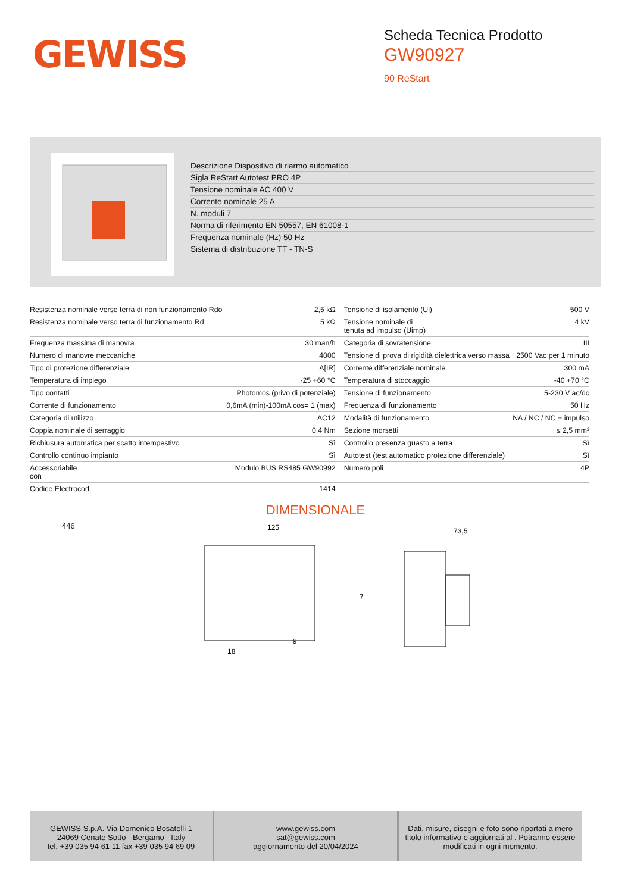GEWISS
Scheda Tecnica Prodotto
GW90927
90 ReStart
Descrizione Dispositivo di riarmo automatico
Sigla ReStart Autotest PRO 4P
Tensione nominale AC 400 V
Corrente nominale 25 A
N. moduli 7
Norma di riferimento EN 50557, EN 61008-1
Frequenza nominale (Hz) 50 Hz
Sistema di distribuzione TT - TN-S
| Resistenza nominale verso terra di non funzionamento Rdo | 2,5 kΩ | Tensione di isolamento (Ui) | 500 V |
| Resistenza nominale verso terra di funzionamento Rd | 5 kΩ | Tensione nominale di tenuta ad impulso (Uimp) | 4 kV |
| Frequenza massima di manovra | 30 man/h | Categoria di sovratensione | III |
| Numero di manovre meccaniche | 4000 | Tensione di prova di rigidità dielettrica verso massa | 2500 Vac per 1 minuto |
| Tipo di protezione differenziale | A[IR] | Corrente differenziale nominale | 300 mA |
| Temperatura di impiego | -25 +60 °C | Temperatura di stoccaggio | -40 +70 °C |
| Tipo contatti | Photomos (privo di potenziale) | Tensione di funzionamento | 5-230 V ac/dc |
| Corrente di funzionamento | 0,6mA (min)-100mA cos= 1 (max) | Frequenza di funzionamento | 50 Hz |
| Categoria di utilizzo | AC12 | Modalità di funzionamento | NA / NC / NC + impulso |
| Coppia nominale di serraggio | 0,4 Nm | Sezione morsetti | ≤ 2,5 mm² |
| Richiusura automatica per scatto intempestivo | Sì | Controllo presenza guasto a terra | Sì |
| Controllo continuo impianto | Sì | Autotest (test automatico protezione differenziale) | Sì |
| Accessoriabile con | Modulo BUS RS485 GW90992 | Numero poli | 4P |
| Codice Electrocod | 1414 | | |
DIMENSIONALE
446
125
18
9
73,5
7
GEWISS S.p.A. Via Domenico Bosatelli 1
24069 Cenate Sotto - Bergamo - Italy
tel. +39 035 94 61 11 fax +39 035 94 69 09
www.gewiss.com
sat@gewiss.com
aggiornamento del 20/04/2024
Dati, misure, disegni e foto sono riportati a mero titolo informativo e aggiornati al . Potranno essere modificati in ogni momento.